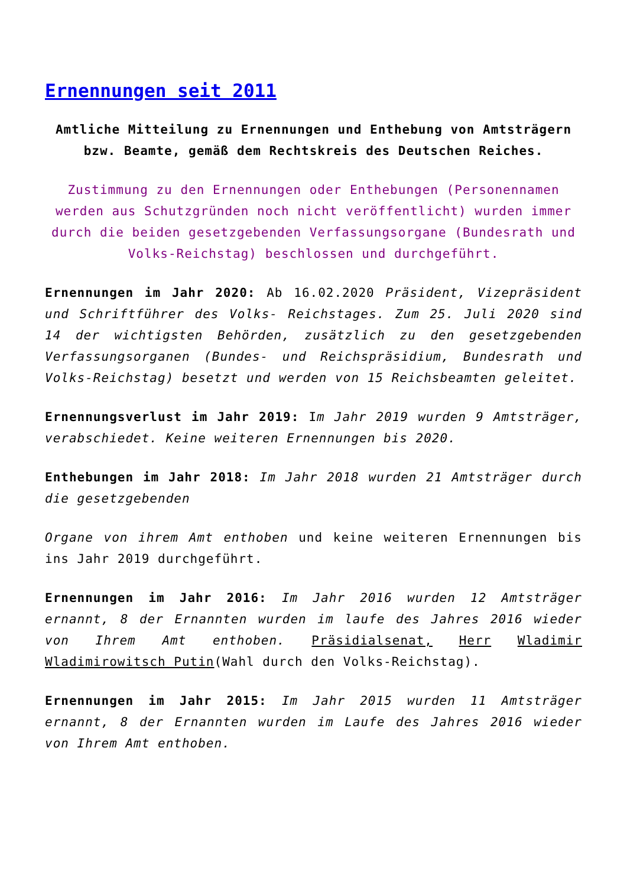Ernennungen seit 2011
Amtliche Mitteilung zu Ernennungen und Enthebung von Amtsträgern bzw. Beamte, gemäß dem Rechtskreis des Deutschen Reiches.
Zustimmung zu den Ernennungen oder Enthebungen (Personennamen werden aus Schutzgründen noch nicht veröffentlicht) wurden immer durch die beiden gesetzgebenden Verfassungsorgane (Bundesrath und Volks-Reichstag) beschlossen und durchgeführt.
Ernennungen im Jahr 2020: Ab 16.02.2020 Präsident, Vizepräsident und Schriftführer des Volks- Reichstages. Zum 25. Juli 2020 sind 14 der wichtigsten Behörden, zusätzlich zu den gesetzgebenden Verfassungsorganen (Bundes- und Reichspräsidium, Bundesrath und Volks-Reichstag) besetzt und werden von 15 Reichsbeamten geleitet.
Ernennungsverlust im Jahr 2019: Im Jahr 2019 wurden 9 Amtsträger, verabschiedet. Keine weiteren Ernennungen bis 2020.
Enthebungen im Jahr 2018: Im Jahr 2018 wurden 21 Amtsträger durch die gesetzgebenden
Organe von ihrem Amt enthoben und keine weiteren Ernennungen bis ins Jahr 2019 durchgeführt.
Ernennungen im Jahr 2016: Im Jahr 2016 wurden 12 Amtsträger ernannt, 8 der Ernannten wurden im laufe des Jahres 2016 wieder von Ihrem Amt enthoben. Präsidialsenat, Herr Wladimir Wladimirowitsch Putin(Wahl durch den Volks-Reichstag).
Ernennungen im Jahr 2015: Im Jahr 2015 wurden 11 Amtsträger ernannt, 8 der Ernannten wurden im Laufe des Jahres 2016 wieder von Ihrem Amt enthoben.